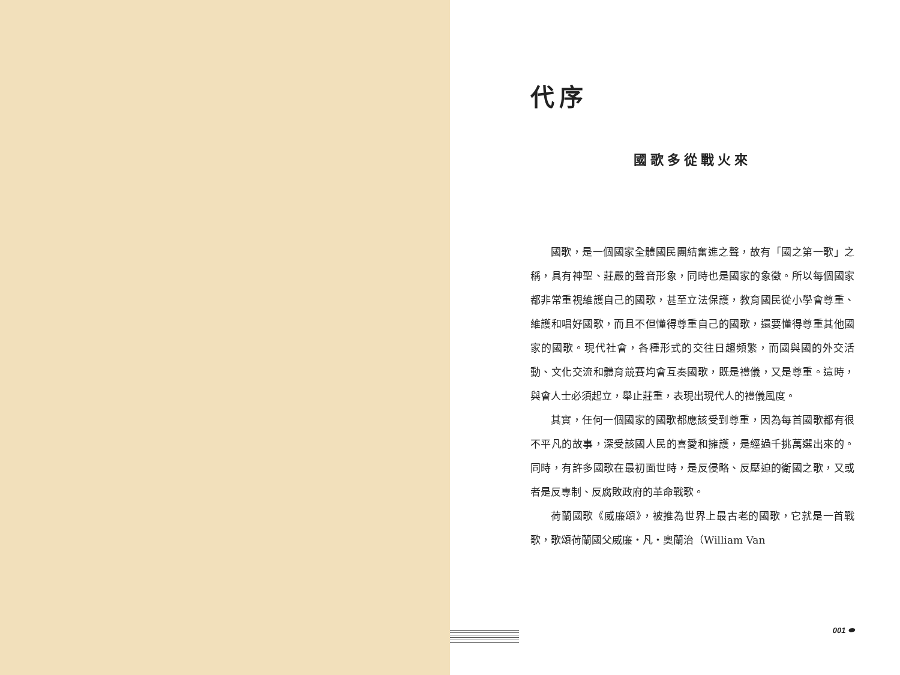代序
國歌多從戰火來
國歌，是一個國家全體國民團結奮進之聲，故有「國之第一歌」之稱，具有神聖、莊嚴的聲音形象，同時也是國家的象徵。所以每個國家都非常重視維護自己的國歌，甚至立法保護，教育國民從小學會尊重、維護和唱好國歌，而且不但懂得尊重自己的國歌，還要懂得尊重其他國家的國歌。現代社會，各種形式的交往日趨頻繁，而國與國的外交活動、文化交流和體育競賽均會互奏國歌，既是禮儀，又是尊重。這時，與會人士必須起立，舉止莊重，表現出現代人的禮儀風度。
其實，任何一個國家的國歌都應該受到尊重，因為每首國歌都有很不平凡的故事，深受該國人民的喜愛和擁護，是經過千挑萬選出來的。同時，有許多國歌在最初面世時，是反侵略、反壓迫的衛國之歌，又或者是反專制、反腐敗政府的革命戰歌。
荷蘭國歌《威廉頌》，被推為世界上最古老的國歌，它就是一首戰歌，歌頌荷蘭國父威廉・凡・奧蘭治（William Van
001 ⬬